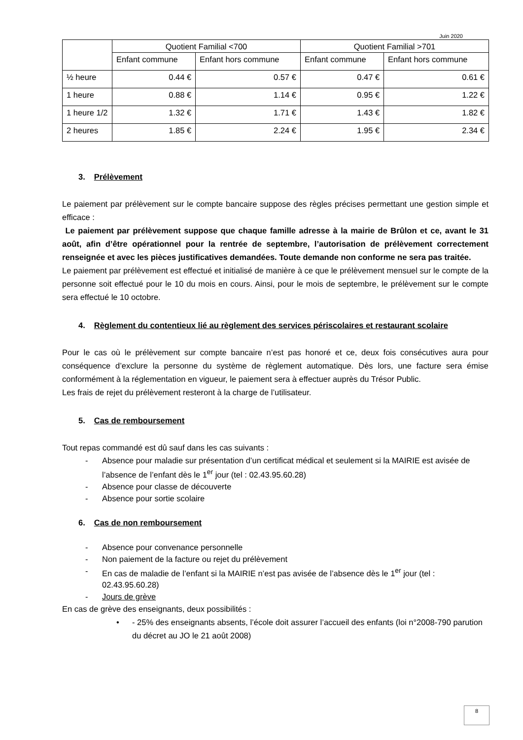Juin 2020
| | Quotient Familial <700 | | Quotient Familial >701 | |
| | Enfant commune | Enfant hors commune | Enfant commune | Enfant hors commune |
| ½ heure | 0.44 € | 0.57 € | 0.47 € | 0.61 € |
| 1 heure | 0.88 € | 1.14 € | 0.95 € | 1.22 € |
| 1 heure 1/2 | 1.32 € | 1.71 € | 1.43 € | 1.82 € |
| 2 heures | 1.85 € | 2.24 € | 1.95 € | 2.34 € |
3. Prélèvement
Le paiement par prélèvement sur le compte bancaire suppose des règles précises permettant une gestion simple et efficace :
Le paiement par prélèvement suppose que chaque famille adresse à la mairie de Brûlon et ce, avant le 31 août, afin d’être opérationnel pour la rentrée de septembre, l’autorisation de prélèvement correctement renseignée et avec les pièces justificatives demandées. Toute demande non conforme ne sera pas traitée.
Le paiement par prélèvement est effectué et initialisé de manière à ce que le prélèvement mensuel sur le compte de la personne soit effectué pour le 10 du mois en cours. Ainsi, pour le mois de septembre, le prélèvement sur le compte sera effectué le 10 octobre.
4. Règlement du contentieux lié au règlement des services périscolaires et restaurant scolaire
Pour le cas où le prélèvement sur compte bancaire n’est pas honoré et ce, deux fois consécutives aura pour conséquence d’exclure la personne du système de règlement automatique. Dès lors, une facture sera émise conformément à la réglementation en vigueur, le paiement sera à effectuer auprès du Trésor Public.
Les frais de rejet du prélèvement resteront à la charge de l’utilisateur.
5. Cas de remboursement
Tout repas commandé est dû sauf dans les cas suivants :
- Absence pour maladie sur présentation d’un certificat médical et seulement si la MAIRIE est avisée de l’absence de l’enfant dès le 1<sup>er</sup> jour (tel : 02.43.95.60.28)
- Absence pour classe de découverte
- Absence pour sortie scolaire
6. Cas de non remboursement
- Absence pour convenance personnelle
- Non paiement de la facture ou rejet du prélèvement
- En cas de maladie de l’enfant si la MAIRIE n’est pas avisée de l’absence dès le 1<sup>er</sup> jour (tel : 02.43.95.60.28)
- Jours de grève
En cas de grève des enseignants, deux possibilités :
• - 25% des enseignants absents, l’école doit assurer l’accueil des enfants (loi n°2008-790 parution du décret au JO le 21 août 2008)
8